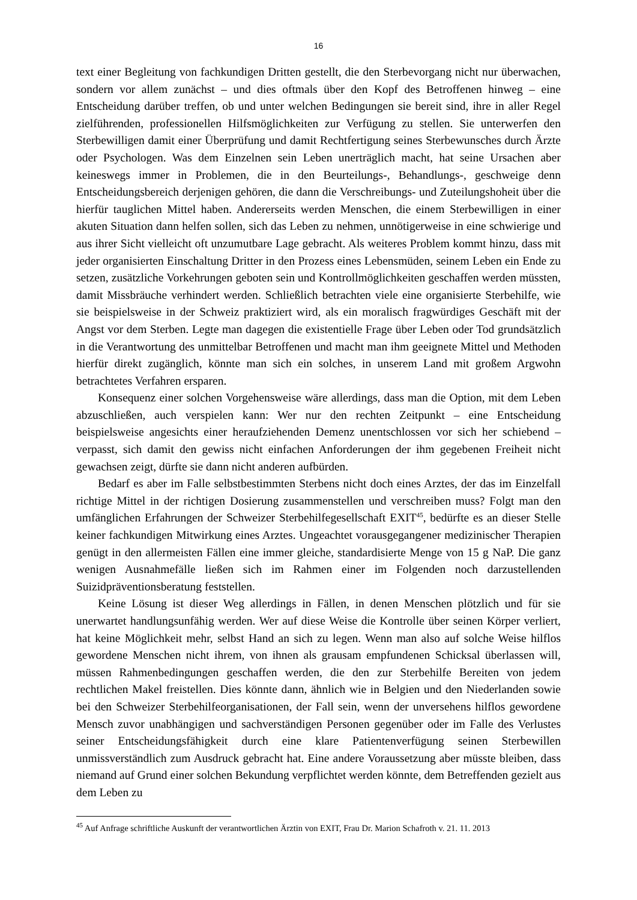16
text einer Begleitung von fachkundigen Dritten gestellt, die den Sterbevorgang nicht nur überwachen, sondern vor allem zunächst – und dies oftmals über den Kopf des Betroffenen hinweg – eine Entscheidung darüber treffen, ob und unter welchen Bedingungen sie bereit sind, ihre in aller Regel zielführenden, professionellen Hilfsmöglichkeiten zur Verfügung zu stellen. Sie unterwerfen den Sterbewilligen damit einer Überprüfung und damit Rechtfertigung seines Sterbewunsches durch Ärzte oder Psychologen. Was dem Einzelnen sein Leben unerträglich macht, hat seine Ursachen aber keineswegs immer in Problemen, die in den Beurteilungs-, Behandlungs-, geschweige denn Entscheidungsbereich derjenigen gehören, die dann die Verschreibungs- und Zuteilungshoheit über die hierfür tauglichen Mittel haben. Andererseits werden Menschen, die einem Sterbewilligen in einer akuten Situation dann helfen sollen, sich das Leben zu nehmen, unnötigerweise in eine schwierige und aus ihrer Sicht vielleicht oft unzumutbare Lage gebracht. Als weiteres Problem kommt hinzu, dass mit jeder organisierten Einschaltung Dritter in den Prozess eines Lebensmüden, seinem Leben ein Ende zu setzen, zusätzliche Vorkehrungen geboten sein und Kontrollmöglichkeiten geschaffen werden müssten, damit Missbräuche verhindert werden. Schließlich betrachten viele eine organisierte Sterbehilfe, wie sie beispielsweise in der Schweiz praktiziert wird, als ein moralisch fragwürdiges Geschäft mit der Angst vor dem Sterben. Legte man dagegen die existentielle Frage über Leben oder Tod grundsätzlich in die Verantwortung des unmittelbar Betroffenen und macht man ihm geeignete Mittel und Methoden hierfür direkt zugänglich, könnte man sich ein solches, in unserem Land mit großem Argwohn betrachtetes Verfahren ersparen.
Konsequenz einer solchen Vorgehensweise wäre allerdings, dass man die Option, mit dem Leben abzuschließen, auch verspielen kann: Wer nur den rechten Zeitpunkt – eine Entscheidung beispielsweise angesichts einer heraufziehenden Demenz unentschlossen vor sich her schiebend – verpasst, sich damit den gewiss nicht einfachen Anforderungen der ihm gegebenen Freiheit nicht gewachsen zeigt, dürfte sie dann nicht anderen aufbürden.
Bedarf es aber im Falle selbstbestimmten Sterbens nicht doch eines Arztes, der das im Einzelfall richtige Mittel in der richtigen Dosierung zusammenstellen und verschreiben muss? Folgt man den umfänglichen Erfahrungen der Schweizer Sterbehilfegesellschaft EXIT<sup>45</sup>, bedürfte es an dieser Stelle keiner fachkundigen Mitwirkung eines Arztes. Ungeachtet vorausgegangener medizinischer Therapien genügt in den allermeisten Fällen eine immer gleiche, standardisierte Menge von 15 g NaP. Die ganz wenigen Ausnahmefälle ließen sich im Rahmen einer im Folgenden noch darzustellenden Suizidpräventionsberatung feststellen.
Keine Lösung ist dieser Weg allerdings in Fällen, in denen Menschen plötzlich und für sie unerwartet handlungsunfähig werden. Wer auf diese Weise die Kontrolle über seinen Körper verliert, hat keine Möglichkeit mehr, selbst Hand an sich zu legen. Wenn man also auf solche Weise hilflos gewordene Menschen nicht ihrem, von ihnen als grausam empfundenen Schicksal überlassen will, müssen Rahmenbedingungen geschaffen werden, die den zur Sterbehilfe Bereiten von jedem rechtlichen Makel freistellen. Dies könnte dann, ähnlich wie in Belgien und den Niederlanden sowie bei den Schweizer Sterbehilfeorganisationen, der Fall sein, wenn der unversehens hilflos gewordene Mensch zuvor unabhängigen und sachverständigen Personen gegenüber oder im Falle des Verlustes seiner Entscheidungsfähigkeit durch eine klare Patientenverfügung seinen Sterbewillen unmissverständlich zum Ausdruck gebracht hat. Eine andere Voraussetzung aber müsste bleiben, dass niemand auf Grund einer solchen Bekundung verpflichtet werden könnte, dem Betreffenden gezielt aus dem Leben zu
<sup>45</sup> Auf Anfrage schriftliche Auskunft der verantwortlichen Ärztin von EXIT, Frau Dr. Marion Schafroth v. 21. 11. 2013